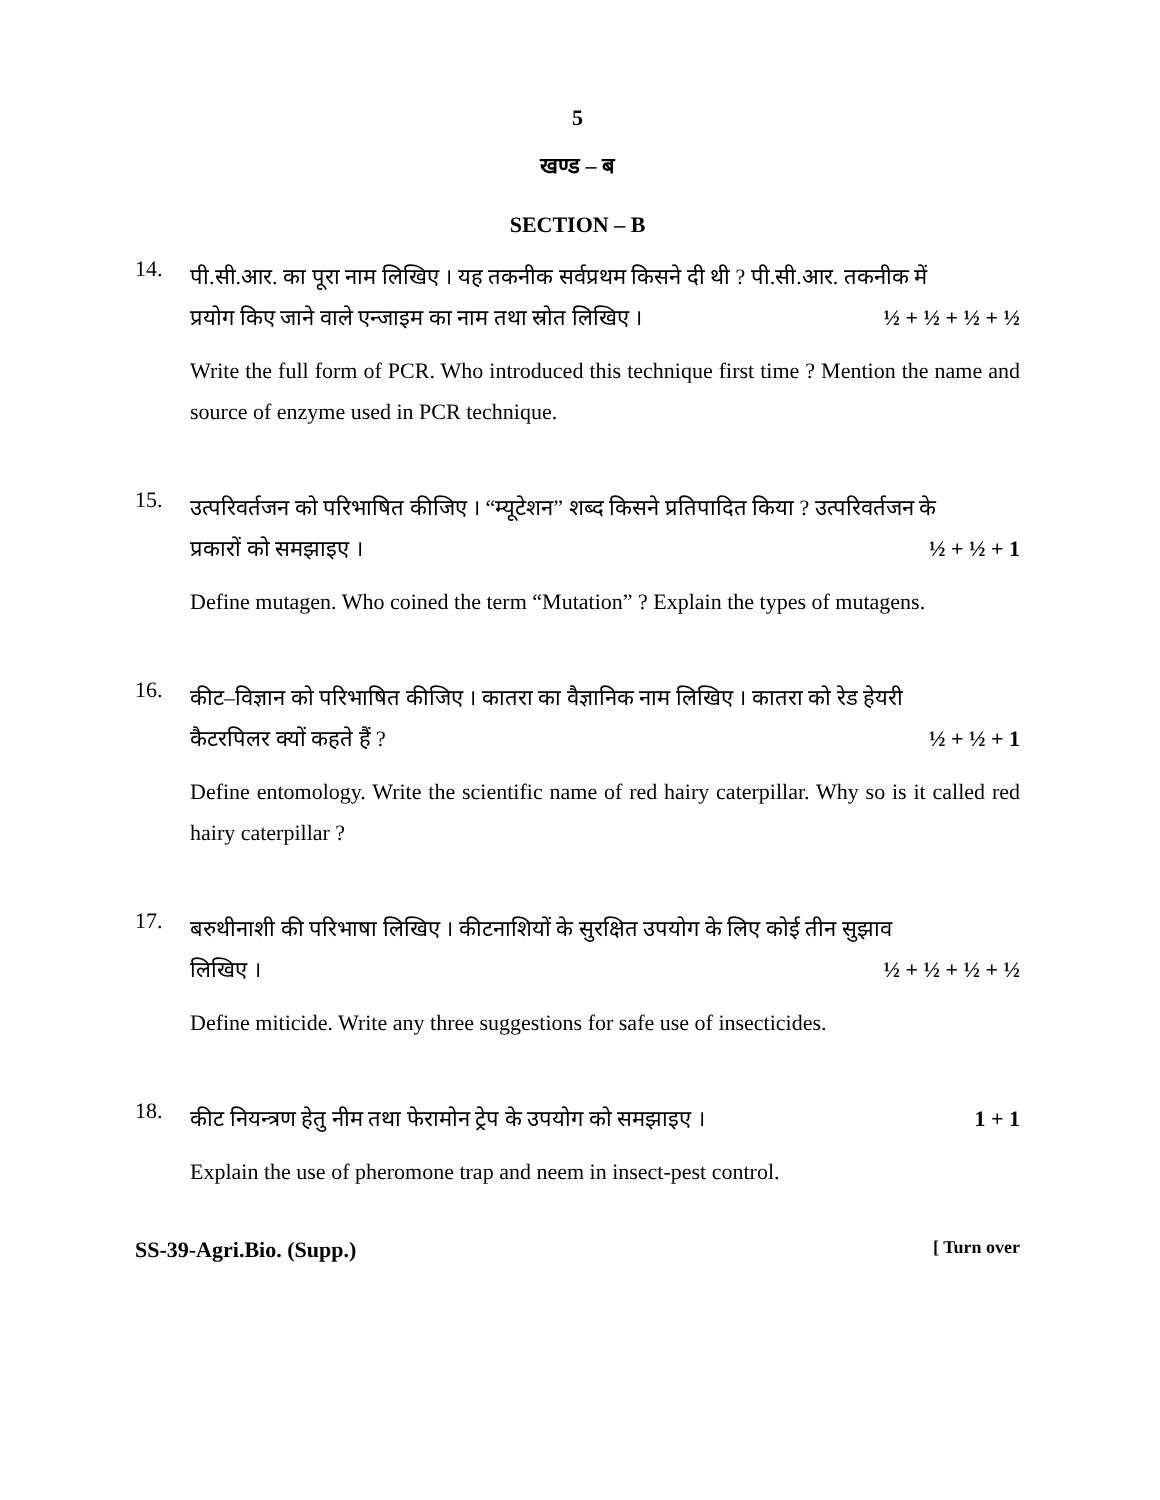5
खण्ड – ब
SECTION – B
14.
पी.सी.आर. का पूरा नाम लिखिए । यह तकनीक सर्वप्रथम किसने दी थी ? पी.सी.आर. तकनीक में
प्रयोग किए जाने वाले एन्जाइम का नाम तथा स्रोत लिखिए । ½ + ½ + ½ + ½
Write the full form of PCR. Who introduced this technique first time ? Mention the name and source of enzyme used in PCR technique.
15.
उत्परिवर्तजन को परिभाषित कीजिए । “म्यूटेशन” शब्द किसने प्रतिपादित किया ? उत्परिवर्तजन के
प्रकारों को समझाइए । ½ + ½ + 1
Define mutagen. Who coined the term “Mutation” ? Explain the types of mutagens.
16.
कीट–विज्ञान को परिभाषित कीजिए । कातरा का वैज्ञानिक नाम लिखिए । कातरा को रेड हेयरी
कैटरपिलर क्यों कहते हैं ? ½ + ½ + 1
Define entomology. Write the scientific name of red hairy caterpillar. Why so is it called red hairy caterpillar ?
17.
बरुथीनाशी की परिभाषा लिखिए । कीटनाशियों के सुरक्षित उपयोग के लिए कोई तीन सुझाव
लिखिए । ½ + ½ + ½ + ½
Define miticide. Write any three suggestions for safe use of insecticides.
18.
कीट नियन्त्रण हेतु नीम तथा फेरामोन ट्रेप के उपयोग को समझाइए । 1 + 1
Explain the use of pheromone trap and neem in insect-pest control.
SS-39-Agri.Bio. (Supp.) [ Turn over